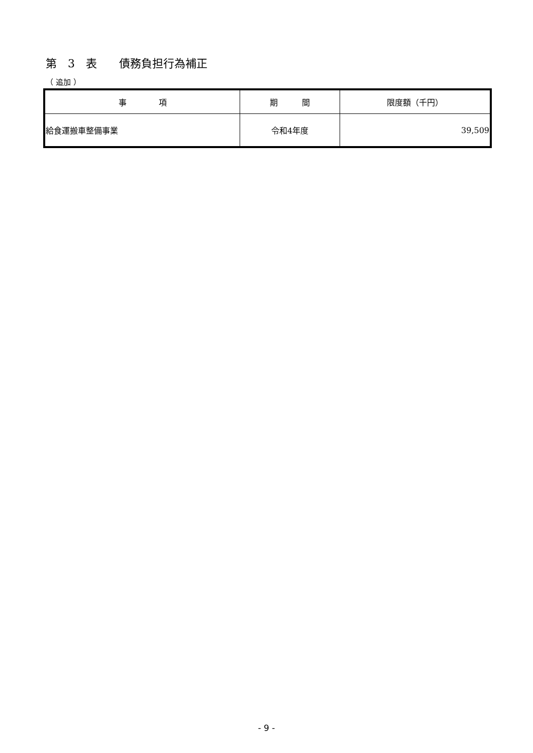第　3　表　　債務負担行為補正
（ 追加 ）
| 事 項 | 期 間 | 限度額（千円） |
| --- | --- | --- |
| 給食運搬車整備事業 | 令和4年度 | 39,509 |
- 9 -